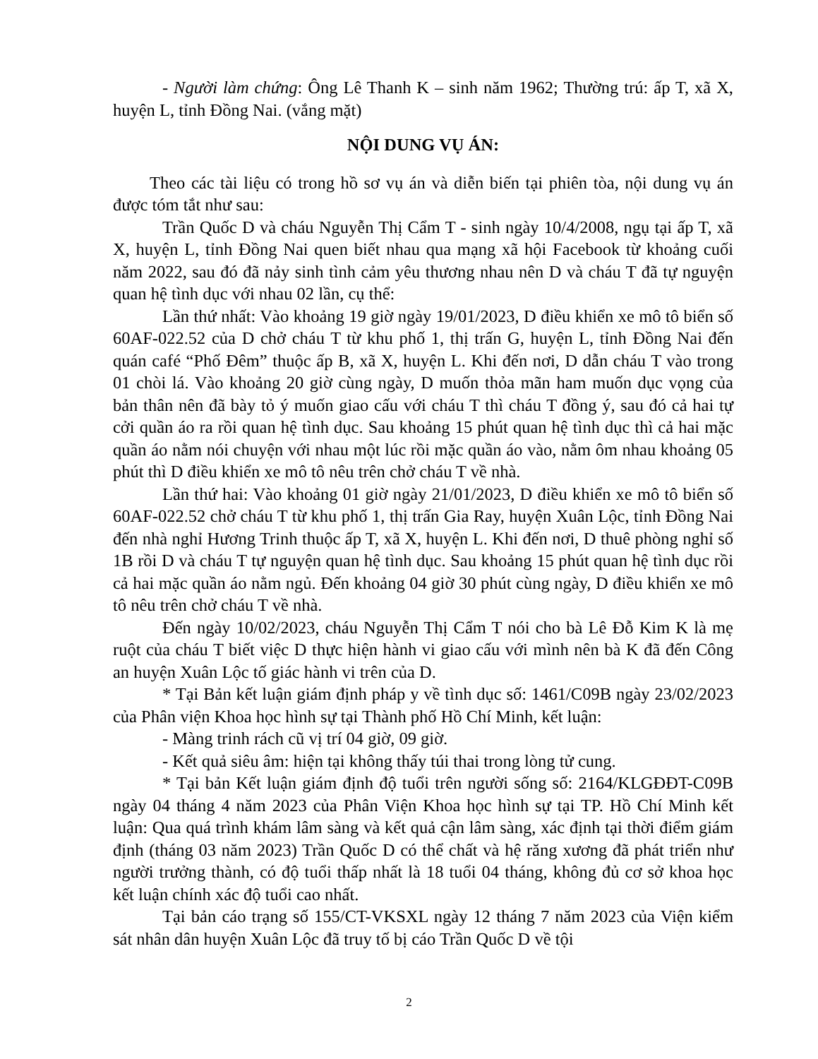- Người làm chứng: Ông Lê Thanh K – sinh năm 1962; Thường trú: ấp T, xã X, huyện L, tỉnh Đồng Nai. (vắng mặt)
NỘI DUNG VỤ ÁN:
Theo các tài liệu có trong hồ sơ vụ án và diễn biến tại phiên tòa, nội dung vụ án được tóm tắt như sau:
Trần Quốc D và cháu Nguyễn Thị Cẩm T - sinh ngày 10/4/2008, ngụ tại ấp T, xã X, huyện L, tỉnh Đồng Nai quen biết nhau qua mạng xã hội Facebook từ khoảng cuối năm 2022, sau đó đã nảy sinh tình cảm yêu thương nhau nên D và cháu T đã tự nguyện quan hệ tình dục với nhau 02 lần, cụ thể:
Lần thứ nhất: Vào khoảng 19 giờ ngày 19/01/2023, D điều khiển xe mô tô biển số 60AF-022.52 của D chở cháu T từ khu phố 1, thị trấn G, huyện L, tỉnh Đồng Nai đến quán café “Phố Đêm” thuộc ấp B, xã X, huyện L. Khi đến nơi, D dẫn cháu T vào trong 01 chòi lá. Vào khoảng 20 giờ cùng ngày, D muốn thỏa mãn ham muốn dục vọng của bản thân nên đã bày tỏ ý muốn giao cấu với cháu T thì cháu T đồng ý, sau đó cả hai tự cởi quần áo ra rồi quan hệ tình dục. Sau khoảng 15 phút quan hệ tình dục thì cả hai mặc quần áo nằm nói chuyện với nhau một lúc rồi mặc quần áo vào, nằm ôm nhau khoảng 05 phút thì D điều khiển xe mô tô nêu trên chở cháu T về nhà.
Lần thứ hai: Vào khoảng 01 giờ ngày 21/01/2023, D điều khiển xe mô tô biển số 60AF-022.52 chở cháu T từ khu phố 1, thị trấn Gia Ray, huyện Xuân Lộc, tỉnh Đồng Nai đến nhà nghỉ Hương Trinh thuộc ấp T, xã X, huyện L. Khi đến nơi, D thuê phòng nghỉ số 1B rồi D và cháu T tự nguyện quan hệ tình dục. Sau khoảng 15 phút quan hệ tình dục rồi cả hai mặc quần áo nằm ngủ. Đến khoảng 04 giờ 30 phút cùng ngày, D điều khiển xe mô tô nêu trên chở cháu T về nhà.
Đến ngày 10/02/2023, cháu Nguyễn Thị Cẩm T nói cho bà Lê Đỗ Kim K là mẹ ruột của cháu T biết việc D thực hiện hành vi giao cấu với mình nên bà K đã đến Công an huyện Xuân Lộc tố giác hành vi trên của D.
* Tại Bản kết luận giám định pháp y về tình dục số: 1461/C09B ngày 23/02/2023 của Phân viện Khoa học hình sự tại Thành phố Hồ Chí Minh, kết luận:
- Màng trinh rách cũ vị trí 04 giờ, 09 giờ.
- Kết quả siêu âm: hiện tại không thấy túi thai trong lòng tử cung.
* Tại bản Kết luận giám định độ tuổi trên người sống số: 2164/KLGĐĐT-C09B ngày 04 tháng 4 năm 2023 của Phân Viện Khoa học hình sự tại TP. Hồ Chí Minh kết luận: Qua quá trình khám lâm sàng và kết quả cận lâm sàng, xác định tại thời điểm giám định (tháng 03 năm 2023) Trần Quốc D có thể chất và hệ răng xương đã phát triển như người trưởng thành, có độ tuổi thấp nhất là 18 tuổi 04 tháng, không đủ cơ sở khoa học kết luận chính xác độ tuổi cao nhất.
Tại bản cáo trạng số 155/CT-VKSXL ngày 12 tháng 7 năm 2023 của Viện kiểm sát nhân dân huyện Xuân Lộc đã truy tố bị cáo Trần Quốc D về tội
2